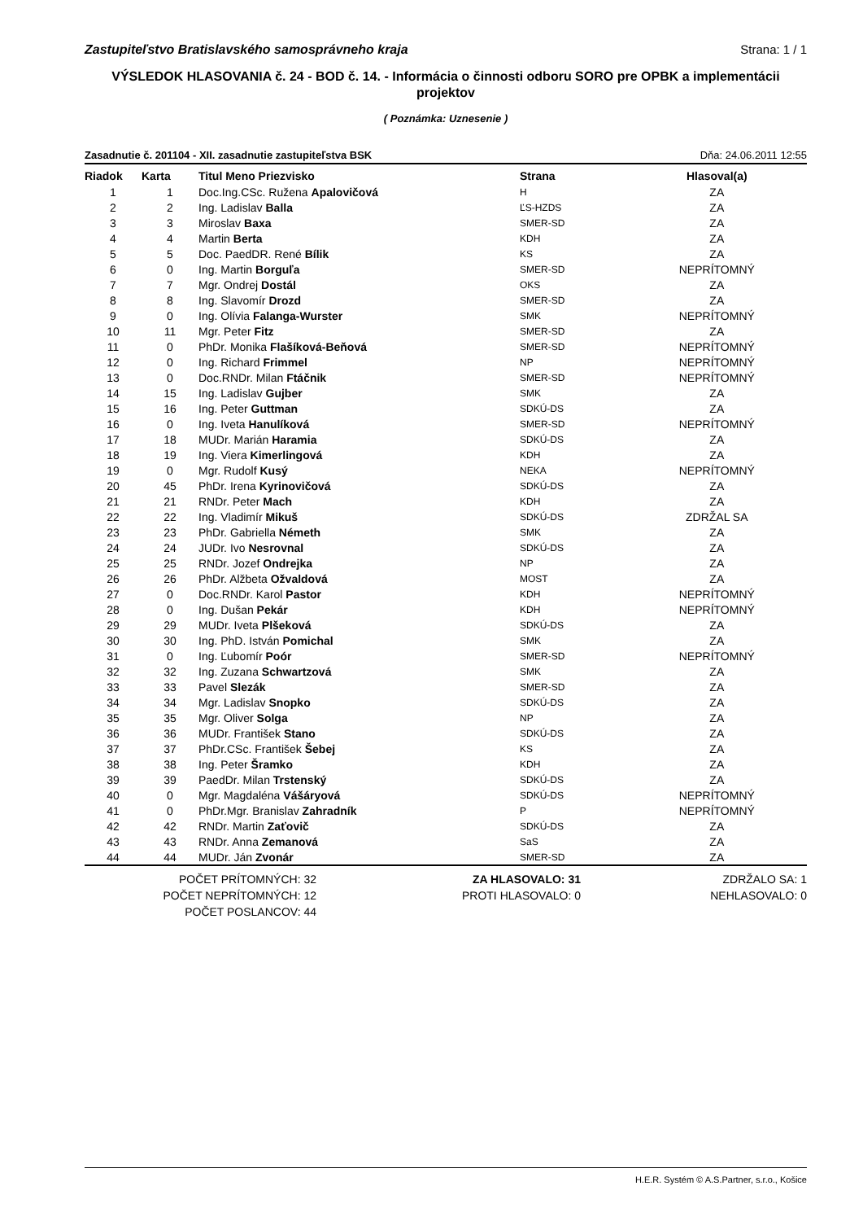Zastupiteľstvo Bratislavského samosprávneho kraja Strana: 1 / 1
VÝSLEDOK HLASOVANIA č. 24 - BOD č. 14. - Informácia o činnosti odboru SORO pre OPBK a implementácii projektov
( Poznámka: Uznesenie )
Zasadnutie č. 201104 - XII. zasadnutie zastupiteľstva BSK Dňa: 24.06.2011 12:55
| Riadok | Karta | Titul Meno Priezvisko | Strana | Hlasoval(a) |
| --- | --- | --- | --- | --- |
| 1 | 1 | Doc.Ing.CSc. Ružena Apalovičová | H | ZA |
| 2 | 2 | Ing. Ladislav Balla | ĽS-HZDS | ZA |
| 3 | 3 | Miroslav Baxa | SMER-SD | ZA |
| 4 | 4 | Martin Berta | KDH | ZA |
| 5 | 5 | Doc. PaedDR. René Bílik | KS | ZA |
| 6 | 0 | Ing. Martin Borguľa | SMER-SD | NEPRÍTOMNÝ |
| 7 | 7 | Mgr. Ondrej Dostál | OKS | ZA |
| 8 | 8 | Ing. Slavomír Drozd | SMER-SD | ZA |
| 9 | 0 | Ing. Olívia Falanga-Wurster | SMK | NEPRÍTOMNÝ |
| 10 | 11 | Mgr. Peter Fitz | SMER-SD | ZA |
| 11 | 0 | PhDr. Monika Flašíková-Beňová | SMER-SD | NEPRÍTOMNÝ |
| 12 | 0 | Ing. Richard Frimmel | NP | NEPRÍTOMNÝ |
| 13 | 0 | Doc.RNDr. Milan Ftáčnik | SMER-SD | NEPRÍTOMNÝ |
| 14 | 15 | Ing. Ladislav Gujber | SMK | ZA |
| 15 | 16 | Ing. Peter Guttman | SDKÚ-DS | ZA |
| 16 | 0 | Ing. Iveta Hanulíková | SMER-SD | NEPRÍTOMNÝ |
| 17 | 18 | MUDr. Marián Haramia | SDKÚ-DS | ZA |
| 18 | 19 | Ing. Viera Kimerlingová | KDH | ZA |
| 19 | 0 | Mgr. Rudolf Kusý | NEKA | NEPRÍTOMNÝ |
| 20 | 45 | PhDr. Irena Kyrinovičová | SDKÚ-DS | ZA |
| 21 | 21 | RNDr. Peter Mach | KDH | ZA |
| 22 | 22 | Ing. Vladimír Mikuš | SDKÚ-DS | ZDRŽAL SA |
| 23 | 23 | PhDr. Gabriella Németh | SMK | ZA |
| 24 | 24 | JUDr. Ivo Nesrovnal | SDKÚ-DS | ZA |
| 25 | 25 | RNDr. Jozef Ondrejka | NP | ZA |
| 26 | 26 | PhDr. Alžbeta Ožvaldová | MOST | ZA |
| 27 | 0 | Doc.RNDr. Karol Pastor | KDH | NEPRÍTOMNÝ |
| 28 | 0 | Ing. Dušan Pekár | KDH | NEPRÍTOMNÝ |
| 29 | 29 | MUDr. Iveta Plšeková | SDKÚ-DS | ZA |
| 30 | 30 | Ing. PhD. István Pomichal | SMK | ZA |
| 31 | 0 | Ing. Ľubomír Poór | SMER-SD | NEPRÍTOMNÝ |
| 32 | 32 | Ing. Zuzana Schwartzová | SMK | ZA |
| 33 | 33 | Pavel Slezák | SMER-SD | ZA |
| 34 | 34 | Mgr. Ladislav Snopko | SDKÚ-DS | ZA |
| 35 | 35 | Mgr. Oliver Solga | NP | ZA |
| 36 | 36 | MUDr. František Stano | SDKÚ-DS | ZA |
| 37 | 37 | PhDr.CSc. František Šebej | KS | ZA |
| 38 | 38 | Ing. Peter Šramko | KDH | ZA |
| 39 | 39 | PaedDr. Milan Trstenský | SDKÚ-DS | ZA |
| 40 | 0 | Mgr. Magdaléna Vášáryová | SDKÚ-DS | NEPRÍTOMNÝ |
| 41 | 0 | PhDr.Mgr. Branislav Zahradník | P | NEPRÍTOMNÝ |
| 42 | 42 | RNDr. Martin Zaťovič | SDKÚ-DS | ZA |
| 43 | 43 | RNDr. Anna Zemanová | SaS | ZA |
| 44 | 44 | MUDr. Ján Zvonár | SMER-SD | ZA |
POČET PRÍTOMNÝCH: 32
POČET NEPRÍTOMNÝCH: 12
POČET POSLANCOV: 44
ZA HLASOVALO: 31
PROTI HLASOVALO: 0
ZDRŽALO SA: 1
NEHLASOVALO: 0
H.E.R. Systém © A.S.Partner, s.r.o., Košice